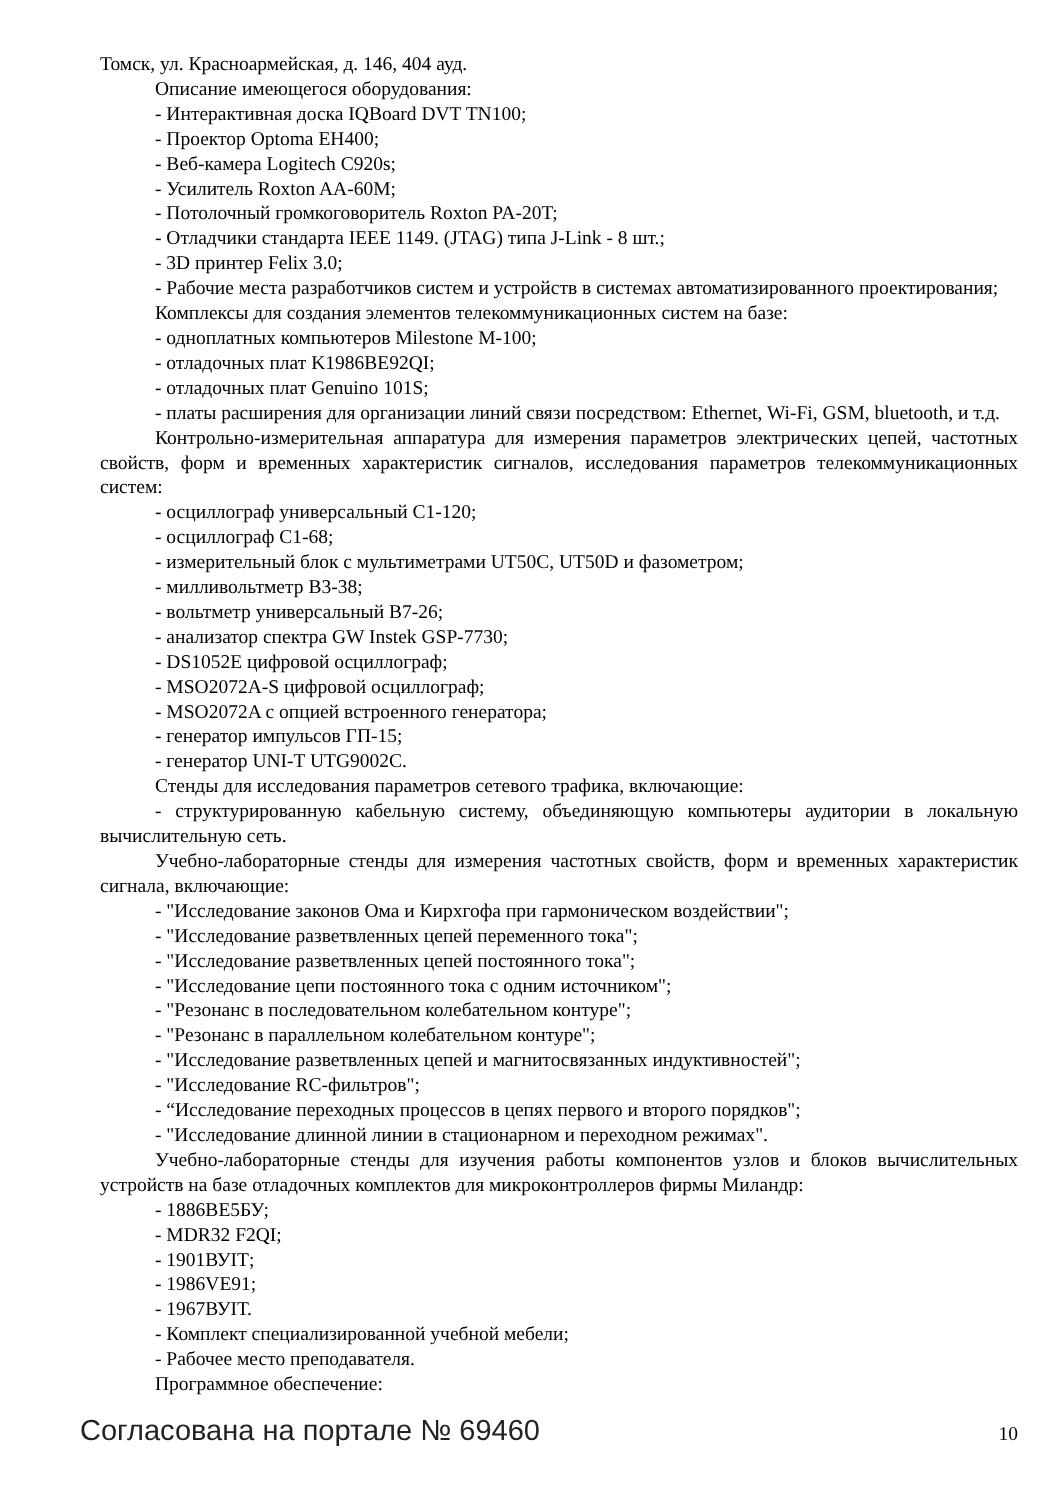Томск, ул. Красноармейская, д. 146, 404 ауд.
Описание имеющегося оборудования:
- Интерактивная доска IQBoard DVT TN100;
- Проектор Optoma EH400;
- Веб-камера Logitech C920s;
- Усилитель Roxton AA-60M;
- Потолочный громкоговоритель Roxton PA-20T;
- Отладчики стандарта IEEE 1149. (JTAG) типа J-Link - 8 шт.;
- 3D принтер Felix 3.0;
- Рабочие места разработчиков систем и устройств в системах автоматизированного проектирования;
Комплексы для создания элементов телекоммуникационных систем на базе:
- одноплатных компьютеров Milestone M-100;
- отладочных плат K1986BE92QI;
- отладочных плат Genuino 101S;
- платы расширения для организации линий связи посредством: Ethernet, Wi-Fi, GSM, bluetooth, и т.д.
Контрольно-измерительная аппаратура для измерения параметров электрических цепей, частотных свойств, форм и временных характеристик сигналов, исследования параметров телекоммуникационных систем:
- осциллограф универсальный С1-120;
- осциллограф С1-68;
- измерительный блок с мультиметрами UT50C, UT50D и фазометром;
- милливольтметр В3-38;
- вольтметр универсальный В7-26;
- анализатор спектра GW Instek GSP-7730;
- DS1052E цифровой осциллограф;
- MSO2072A-S цифровой осциллограф;
- MSO2072A с опцией встроенного генератора;
- генератор импульсов ГП-15;
- генератор UNI-T UTG9002C.
Стенды для исследования параметров сетевого трафика, включающие:
- структурированную кабельную систему, объединяющую компьютеры аудитории в локальную вычислительную сеть.
Учебно-лабораторные стенды для измерения частотных свойств, форм и временных характеристик сигнала, включающие:
- "Исследование законов Ома и Кирхгофа при гармоническом воздействии";
- "Исследование разветвленных цепей переменного тока";
- "Исследование разветвленных цепей постоянного тока";
- "Исследование цепи постоянного тока с одним источником";
- "Резонанс в последовательном колебательном контуре";
- "Резонанс в параллельном колебательном контуре";
- "Исследование разветвленных цепей и магнитосвязанных индуктивностей";
- "Исследование RC-фильтров";
- “Исследование переходных процессов в цепях первого и второго порядков";
- "Исследование длинной линии в стационарном и переходном режимах".
Учебно-лабораторные стенды для изучения работы компонентов узлов и блоков вычислительных устройств на базе отладочных комплектов для микроконтроллеров фирмы Миландр:
- 1886ВЕ5БУ;
- MDR32 F2QI;
- 1901ВУIТ;
- 1986VE91;
- 1967ВУIТ.
- Комплект специализированной учебной мебели;
- Рабочее место преподавателя.
Программное обеспечение:
Согласована на портале № 69460 10